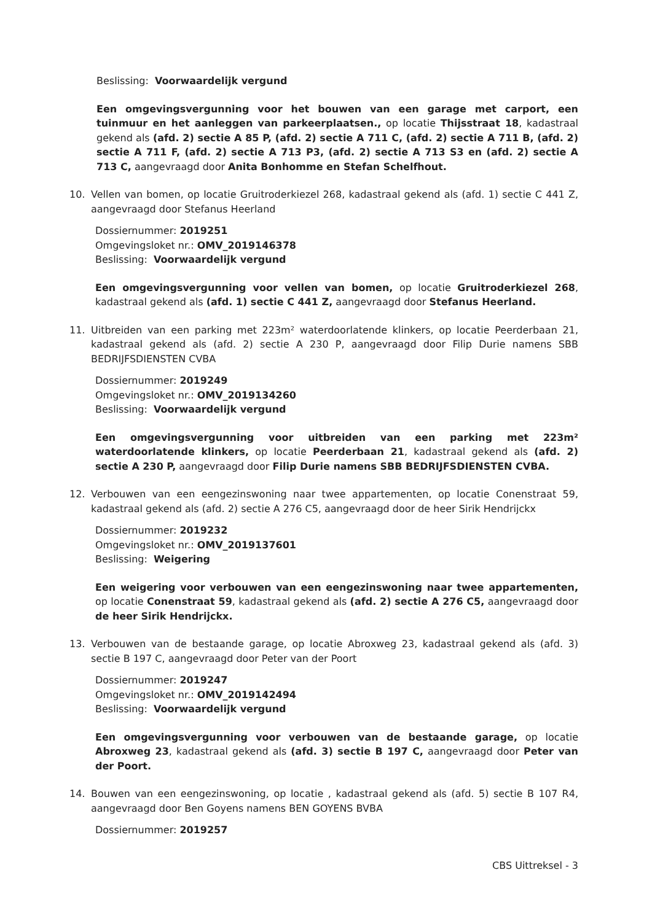Beslissing: Voorwaardelijk vergund
Een omgevingsvergunning voor het bouwen van een garage met carport, een tuinmuur en het aanleggen van parkeerplaatsen., op locatie Thijsstraat 18, kadastraal gekend als (afd. 2) sectie A 85 P, (afd. 2) sectie A 711 C, (afd. 2) sectie A 711 B, (afd. 2) sectie A 711 F, (afd. 2) sectie A 713 P3, (afd. 2) sectie A 713 S3 en (afd. 2) sectie A 713 C, aangevraagd door Anita Bonhomme en Stefan Schelfhout.
10. Vellen van bomen, op locatie Gruitroderkiezel 268, kadastraal gekend als (afd. 1) sectie C 441 Z, aangevraagd door Stefanus Heerland
Dossiernummer: 2019251
Omgevingsloket nr.: OMV_2019146378
Beslissing: Voorwaardelijk vergund
Een omgevingsvergunning voor vellen van bomen, op locatie Gruitroderkiezel 268, kadastraal gekend als (afd. 1) sectie C 441 Z, aangevraagd door Stefanus Heerland.
11. Uitbreiden van een parking met 223m² waterdoorlatende klinkers, op locatie Peerderbaan 21, kadastraal gekend als (afd. 2) sectie A 230 P, aangevraagd door Filip Durie namens SBB BEDRIJFSDIENSTEN CVBA
Dossiernummer: 2019249
Omgevingsloket nr.: OMV_2019134260
Beslissing: Voorwaardelijk vergund
Een omgevingsvergunning voor uitbreiden van een parking met 223m² waterdoorlatende klinkers, op locatie Peerderbaan 21, kadastraal gekend als (afd. 2) sectie A 230 P, aangevraagd door Filip Durie namens SBB BEDRIJFSDIENSTEN CVBA.
12. Verbouwen van een eengezinswoning naar twee appartementen, op locatie Conenstraat 59, kadastraal gekend als (afd. 2) sectie A 276 C5, aangevraagd door de heer Sirik Hendrijckx
Dossiernummer: 2019232
Omgevingsloket nr.: OMV_2019137601
Beslissing: Weigering
Een weigering voor verbouwen van een eengezinswoning naar twee appartementen, op locatie Conenstraat 59, kadastraal gekend als (afd. 2) sectie A 276 C5, aangevraagd door de heer Sirik Hendrijckx.
13. Verbouwen van de bestaande garage, op locatie Abroxweg 23, kadastraal gekend als (afd. 3) sectie B 197 C, aangevraagd door Peter van der Poort
Dossiernummer: 2019247
Omgevingsloket nr.: OMV_2019142494
Beslissing: Voorwaardelijk vergund
Een omgevingsvergunning voor verbouwen van de bestaande garage, op locatie Abroxweg 23, kadastraal gekend als (afd. 3) sectie B 197 C, aangevraagd door Peter van der Poort.
14. Bouwen van een eengezinswoning, op locatie , kadastraal gekend als (afd. 5) sectie B 107 R4, aangevraagd door Ben Goyens namens BEN GOYENS BVBA
Dossiernummer: 2019257
CBS Uittreksel - 3